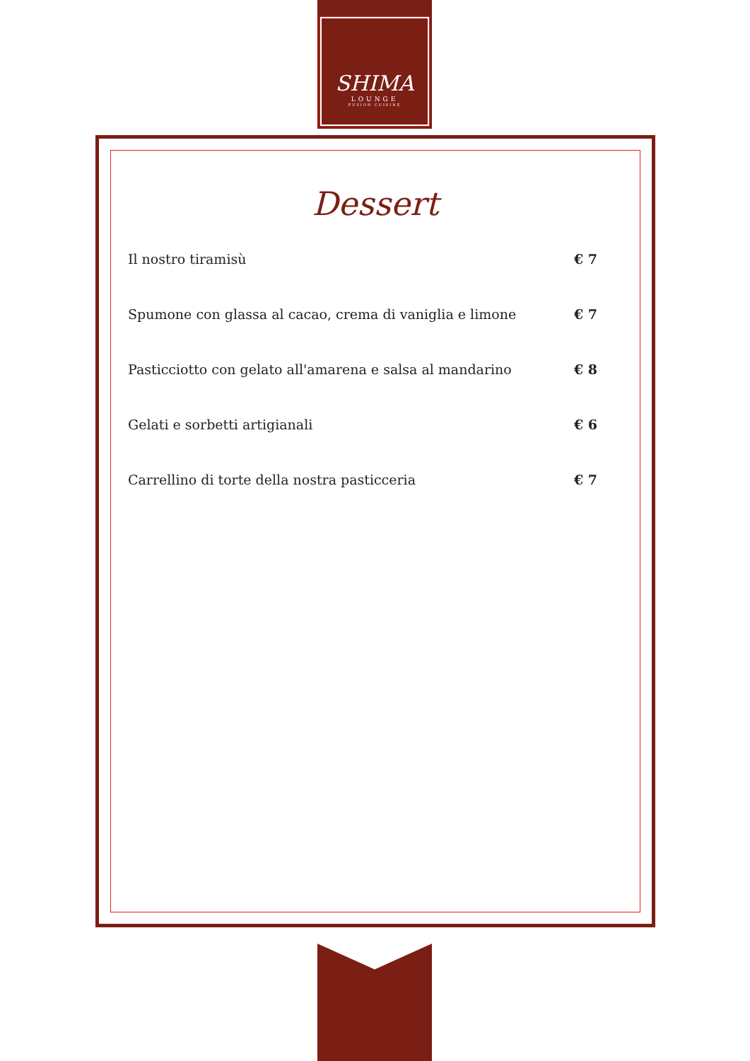SHIMA
LOUNGE
FUSION CUISINE
Dessert
Il nostro tiramisù € 7
Spumone con glassa al cacao, crema di vaniglia e limone € 7
Pasticciotto con gelato all'amarena e salsa al mandarino € 8
Gelati e sorbetti artigianali € 6
Carrellino di torte della nostra pasticceria € 7